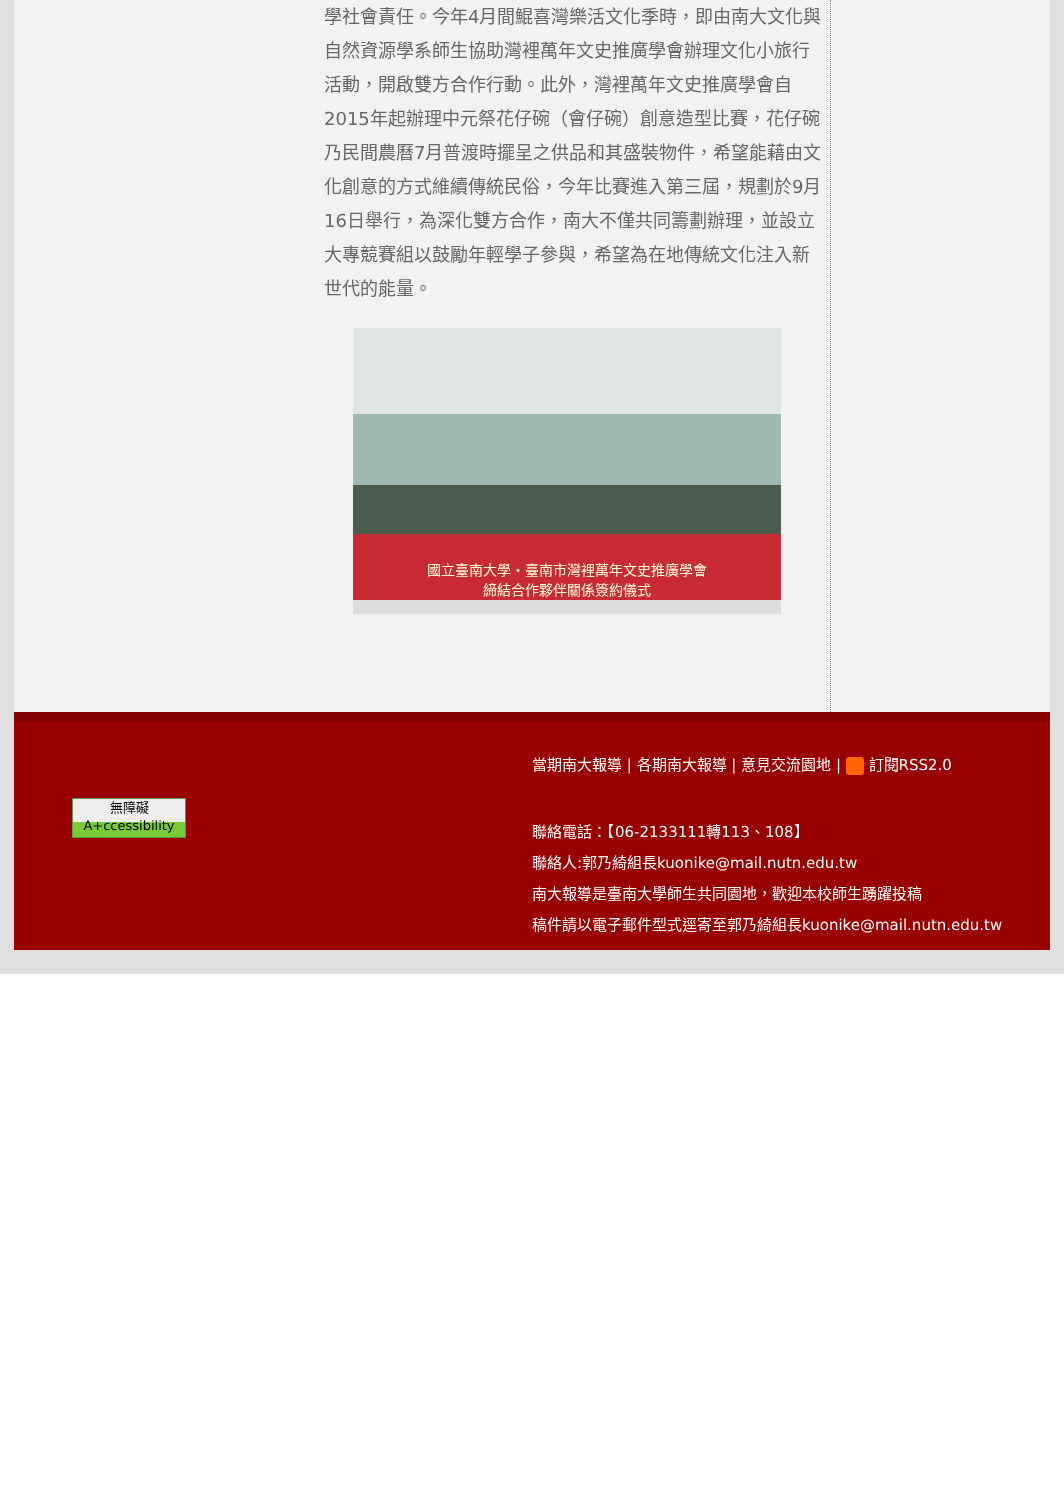學社會責任。今年4月間鯤喜灣樂活文化季時，即由南大文化與自然資源學系師生協助灣裡萬年文史推廣學會辦理文化小旅行活動，開啟雙方合作行動。此外，灣裡萬年文史推廣學會自2015年起辦理中元祭花仔碗（會仔碗）創意造型比賽，花仔碗乃民間農曆7月普渡時擺呈之供品和其盛裝物件，希望能藉由文化創意的方式維續傳統民俗，今年比賽進入第三屆，規劃於9月16日舉行，為深化雙方合作，南大不僅共同籌劃辦理，並設立大專競賽組以鼓勵年輕學子參與，希望為在地傳統文化注入新世代的能量。
國立臺南大學・臺南市灣裡萬年文史推廣學會
締結合作夥伴關係簽約儀式
無障礙
A+ccessibility
當期南大報導 | 各期南大報導 | 意見交流園地 | 訂閱RSS2.0
聯絡電話：【06-2133111轉113、108】
聯絡人:郭乃綺組長kuonike@mail.nutn.edu.tw
南大報導是臺南大學師生共同園地，歡迎本校師生踴躍投稿
稿件請以電子郵件型式逕寄至郭乃綺組長kuonike@mail.nutn.edu.tw